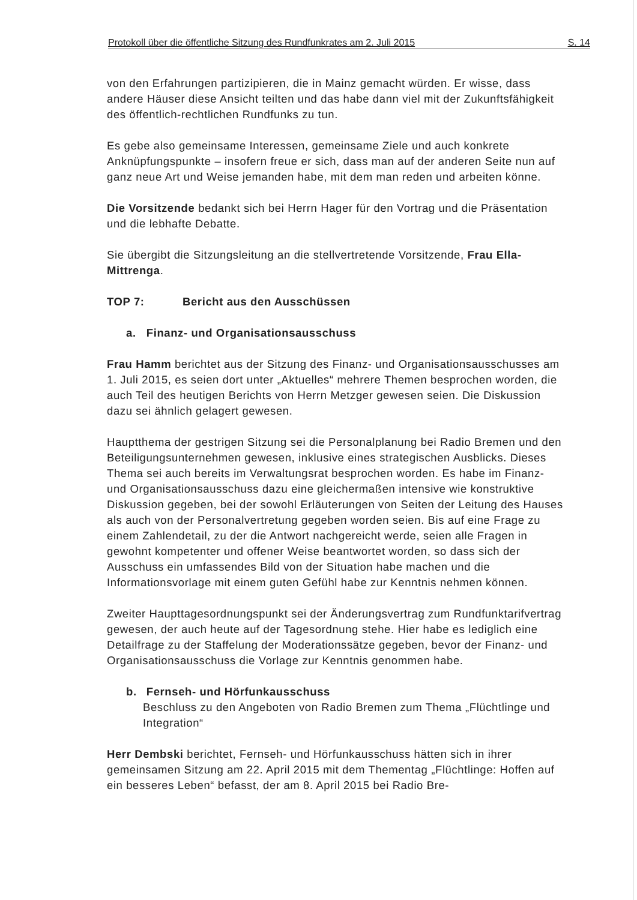Protokoll über die öffentliche Sitzung des Rundfunkrates am 2. Juli 2015 S. 14
von den Erfahrungen partizipieren, die in Mainz gemacht würden. Er wisse, dass andere Häuser diese Ansicht teilten und das habe dann viel mit der Zukunftsfähigkeit des öffentlich-rechtlichen Rundfunks zu tun.
Es gebe also gemeinsame Interessen, gemeinsame Ziele und auch konkrete Anknüpfungspunkte – insofern freue er sich, dass man auf der anderen Seite nun auf ganz neue Art und Weise jemanden habe, mit dem man reden und arbeiten könne.
Die Vorsitzende bedankt sich bei Herrn Hager für den Vortrag und die Präsentation und die lebhafte Debatte.
Sie übergibt die Sitzungsleitung an die stellvertretende Vorsitzende, Frau Ella-Mittrenga.
TOP 7: Bericht aus den Ausschüssen
a. Finanz- und Organisationsausschuss
Frau Hamm berichtet aus der Sitzung des Finanz- und Organisationsausschusses am 1. Juli 2015, es seien dort unter „Aktuelles“ mehrere Themen besprochen worden, die auch Teil des heutigen Berichts von Herrn Metzger gewesen seien. Die Diskussion dazu sei ähnlich gelagert gewesen.
Hauptthema der gestrigen Sitzung sei die Personalplanung bei Radio Bremen und den Beteiligungsunternehmen gewesen, inklusive eines strategischen Ausblicks. Dieses Thema sei auch bereits im Verwaltungsrat besprochen worden. Es habe im Finanz- und Organisationsausschuss dazu eine gleichermaßen intensive wie konstruktive Diskussion gegeben, bei der sowohl Erläuterungen von Seiten der Leitung des Hauses als auch von der Personalvertretung gegeben worden seien. Bis auf eine Frage zu einem Zahlendetail, zu der die Antwort nachgereicht werde, seien alle Fragen in gewohnt kompetenter und offener Weise beantwortet worden, so dass sich der Ausschuss ein umfassendes Bild von der Situation habe machen und die Informationsvorlage mit einem guten Gefühl habe zur Kenntnis nehmen können.
Zweiter Haupttagesordnungspunkt sei der Änderungsvertrag zum Rundfunktarifvertrag gewesen, der auch heute auf der Tagesordnung stehe. Hier habe es lediglich eine Detailfrage zu der Staffelung der Moderationssätze gegeben, bevor der Finanz- und Organisationsausschuss die Vorlage zur Kenntnis genommen habe.
b. Fernseh- und Hörfunkausschuss
Beschluss zu den Angeboten von Radio Bremen zum Thema „Flüchtlinge und Integration“
Herr Dembski berichtet, Fernseh- und Hörfunkausschuss hätten sich in ihrer gemeinsamen Sitzung am 22. April 2015 mit dem Thementag „Flüchtlinge: Hoffen auf ein besseres Leben“ befasst, der am 8. April 2015 bei Radio Bre-